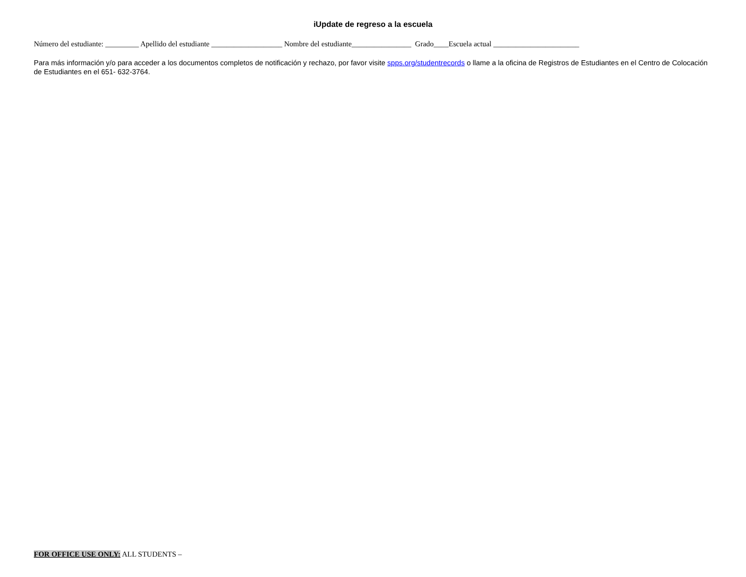iUpdate de regreso a la escuela
Número del estudiante: _________ Apellido del estudiante ___________________ Nombre del estudiante________________ Grado____Escuela actual _______________________
Para más información y/o para acceder a los documentos completos de notificación y rechazo, por favor visite spps.org/studentrecords o llame a la oficina de Registros de Estudiantes en el Centro de Colocación de Estudiantes en el 651- 632-3764.
FOR OFFICE USE ONLY: ALL STUDENTS –